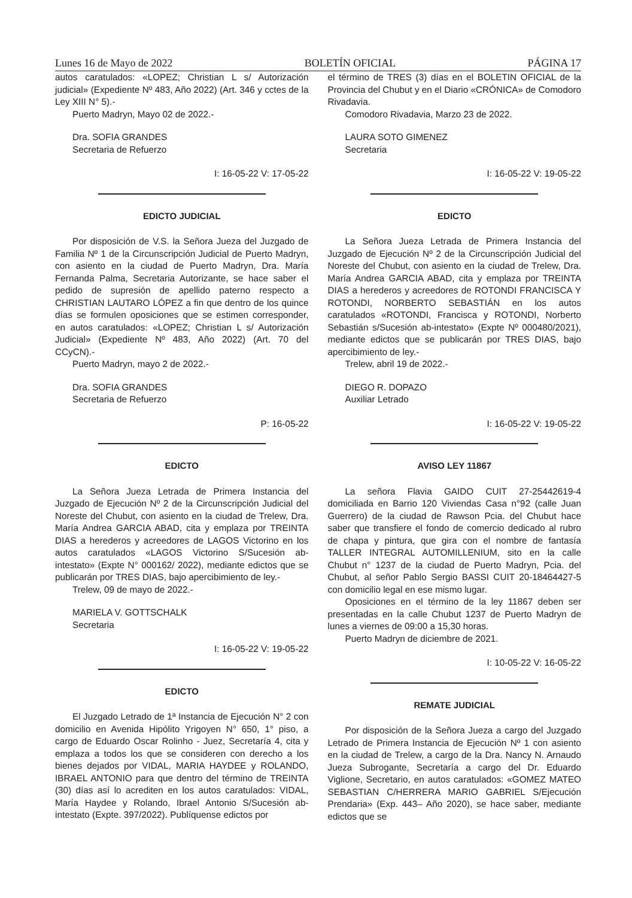Lunes 16 de Mayo de 2022 BOLETÍN OFICIAL PÁGINA 17
autos caratulados: «LOPEZ; Christian L s/ Autorización judicial» (Expediente Nº 483, Año 2022) (Art. 346 y cctes de la Ley XIII N° 5).-
Puerto Madryn, Mayo 02 de 2022.-
Dra. SOFIA GRANDES
Secretaria de Refuerzo
I: 16-05-22 V: 17-05-22
EDICTO JUDICIAL
Por disposición de V.S. la Señora Jueza del Juzgado de Familia Nº 1 de la Circunscripción Judicial de Puerto Madryn, con asiento en la ciudad de Puerto Madryn, Dra. María Fernanda Palma, Secretaria Autorizante, se hace saber el pedido de supresión de apellido paterno respecto a CHRISTIAN LAUTARO LÓPEZ a fin que dentro de los quince días se formulen oposiciones que se estimen corresponder, en autos caratulados: «LOPEZ; Christian L s/ Autorización Judicial» (Expediente Nº 483, Año 2022) (Art. 70 del CCyCN).-
Puerto Madryn, mayo 2 de 2022.-
Dra. SOFIA GRANDES
Secretaria de Refuerzo
P: 16-05-22
EDICTO
La Señora Jueza Letrada de Primera Instancia del Juzgado de Ejecución Nº 2 de la Circunscripción Judicial del Noreste del Chubut, con asiento en la ciudad de Trelew, Dra. María Andrea GARCIA ABAD, cita y emplaza por TREINTA DIAS a herederos y acreedores de LAGOS Victorino en los autos caratulados «LAGOS Victorino S/Sucesión ab-intestato» (Expte N° 000162/ 2022), mediante edictos que se publicarán por TRES DIAS, bajo apercibimiento de ley.-
Trelew, 09 de mayo de 2022.-
MARIELA V. GOTTSCHALK
Secretaria
I: 16-05-22 V: 19-05-22
EDICTO
El Juzgado Letrado de 1ª Instancia de Ejecución N° 2 con domicilio en Avenida Hipólito Yrigoyen N° 650, 1° piso, a cargo de Eduardo Oscar Rolinho - Juez, Secretaría 4, cita y emplaza a todos los que se consideren con derecho a los bienes dejados por VIDAL, MARIA HAYDEE y ROLANDO, IBRAEL ANTONIO para que dentro del término de TREINTA (30) días así lo acrediten en los autos caratulados: VIDAL, María Haydee y Rolando, Ibrael Antonio S/Sucesión ab-intestato (Expte. 397/2022). Publíquense edictos por
el término de TRES (3) días en el BOLETIN OFICIAL de la Provincia del Chubut y en el Diario «CRÓNICA» de Comodoro Rivadavia.
Comodoro Rivadavia, Marzo 23 de 2022.
LAURA SOTO GIMENEZ
Secretaria
I: 16-05-22 V: 19-05-22
EDICTO
La Señora Jueza Letrada de Primera Instancia del Juzgado de Ejecución Nº 2 de la Circunscripción Judicial del Noreste del Chubut, con asiento en la ciudad de Trelew, Dra. María Andrea GARCIA ABAD, cita y emplaza por TREINTA DIAS a herederos y acreedores de ROTONDI FRANCISCA Y ROTONDI, NORBERTO SEBASTIÁN en los autos caratulados «ROTONDI, Francisca y ROTONDI, Norberto Sebastián s/Sucesión ab-intestato» (Expte Nº 000480/2021), mediante edictos que se publicarán por TRES DIAS, bajo apercibimiento de ley.-
Trelew, abril 19 de 2022.-
DIEGO R. DOPAZO
Auxiliar Letrado
I: 16-05-22 V: 19-05-22
AVISO LEY 11867
La señora Flavia GAIDO CUIT 27-25442619-4 domiciliada en Barrio 120 Viviendas Casa n°92 (calle Juan Guerrero) de la ciudad de Rawson Pcia. del Chubut hace saber que transfiere el fondo de comercio dedicado al rubro de chapa y pintura, que gira con el nombre de fantasía TALLER INTEGRAL AUTOMILLENIUM, sito en la calle Chubut n° 1237 de la ciudad de Puerto Madryn, Pcia. del Chubut, al señor Pablo Sergio BASSI CUIT 20-18464427-5 con domicilio legal en ese mismo lugar.
Oposiciones en el término de la ley 11867 deben ser presentadas en la calle Chubut 1237 de Puerto Madryn de lunes a viernes de 09:00 a 15,30 horas.
Puerto Madryn de diciembre de 2021.
I: 10-05-22 V: 16-05-22
REMATE JUDICIAL
Por disposición de la Señora Jueza a cargo del Juzgado Letrado de Primera Instancia de Ejecución Nº 1 con asiento en la ciudad de Trelew, a cargo de la Dra. Nancy N. Arnaudo Jueza Subrogante, Secretaría a cargo del Dr. Eduardo Viglione, Secretario, en autos caratulados: «GOMEZ MATEO SEBASTIAN C/HERRERA MARIO GABRIEL S/Ejecución Prendaria» (Exp. 443– Año 2020), se hace saber, mediante edictos que se